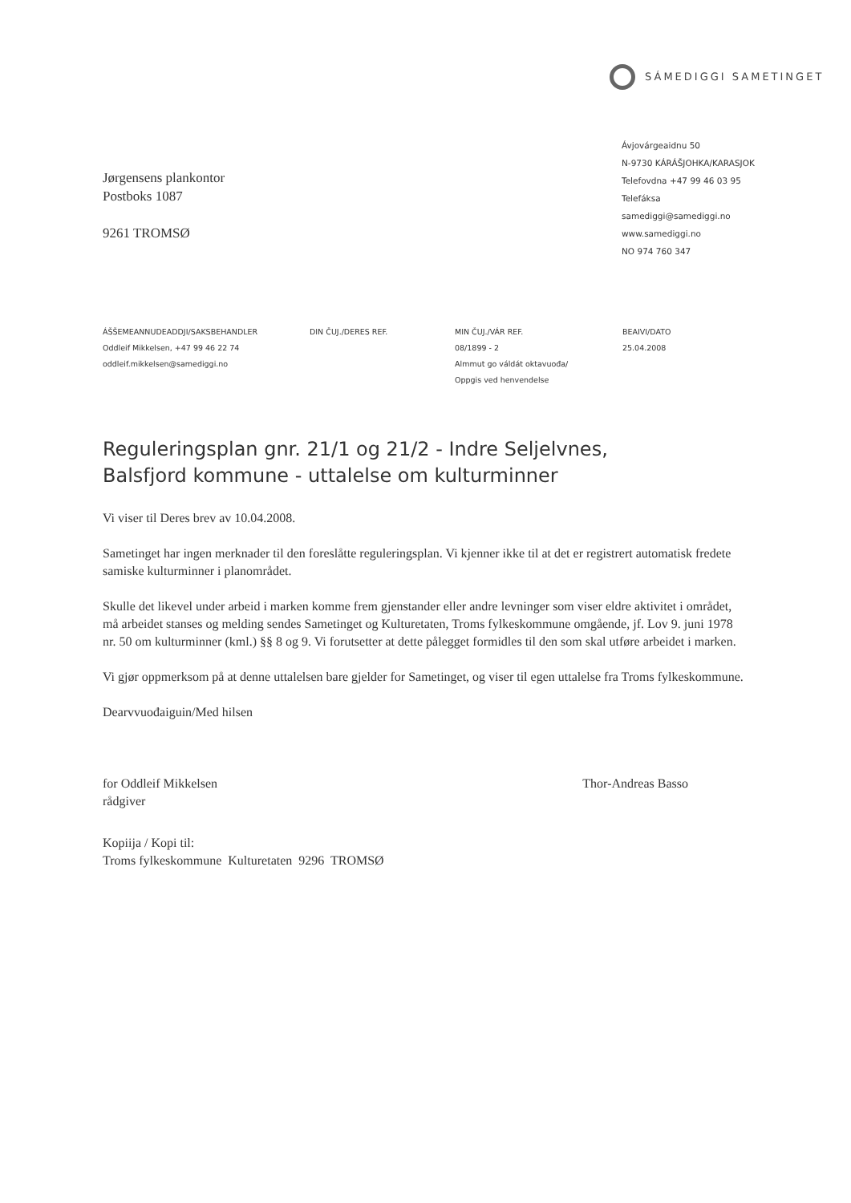SÁMEDIGGI SAMETINGET
Jørgensens plankontor
Postboks 1087
9261 TROMSØ
Ávjovárgeaidnu 50
N-9730 KÁRÁŠJOHKA/KARASJOK
Telefovdna +47 99 46 03 95
Telefáksa
samediggi@samediggi.no
www.samediggi.no
NO 974 760 347
ÁŠŠEMEANNUDEADDJI/SAKSBEHANDLER
Oddleif Mikkelsen, +47 99 46 22 74
oddleif.mikkelsen@samediggi.no
DIN ČUJ./DERES REF. MIN ČUJ./VÁR REF.
08/1899 - 2
Almmut go váldát oktavuođa/
Oppgis ved henvendelse
BEAIVI/DATO
25.04.2008
Reguleringsplan gnr. 21/1 og 21/2 - Indre Seljelvnes,
Balsfjord kommune - uttalelse om kulturminner
Vi viser til Deres brev av 10.04.2008.
Sametinget har ingen merknader til den foreslåtte reguleringsplan. Vi kjenner ikke til at det er registrert automatisk fredete samiske kulturminner i planområdet.
Skulle det likevel under arbeid i marken komme frem gjenstander eller andre levninger som viser eldre aktivitet i området, må arbeidet stanses og melding sendes Sametinget og Kulturetaten, Troms fylkeskommune omgående, jf. Lov 9. juni 1978 nr. 50 om kulturminner (kml.) §§ 8 og 9. Vi forutsetter at dette pålegget formidles til den som skal utføre arbeidet i marken.
Vi gjør oppmerksom på at denne uttalelsen bare gjelder for Sametinget, og viser til egen uttalelse fra Troms fylkeskommune.
Dearvvuođaiguin/Med hilsen
for Oddleif Mikkelsen
rådgiver
Thor-Andreas Basso
Kopiija / Kopi til:
Troms fylkeskommune Kulturetaten 9296 TROMSØ